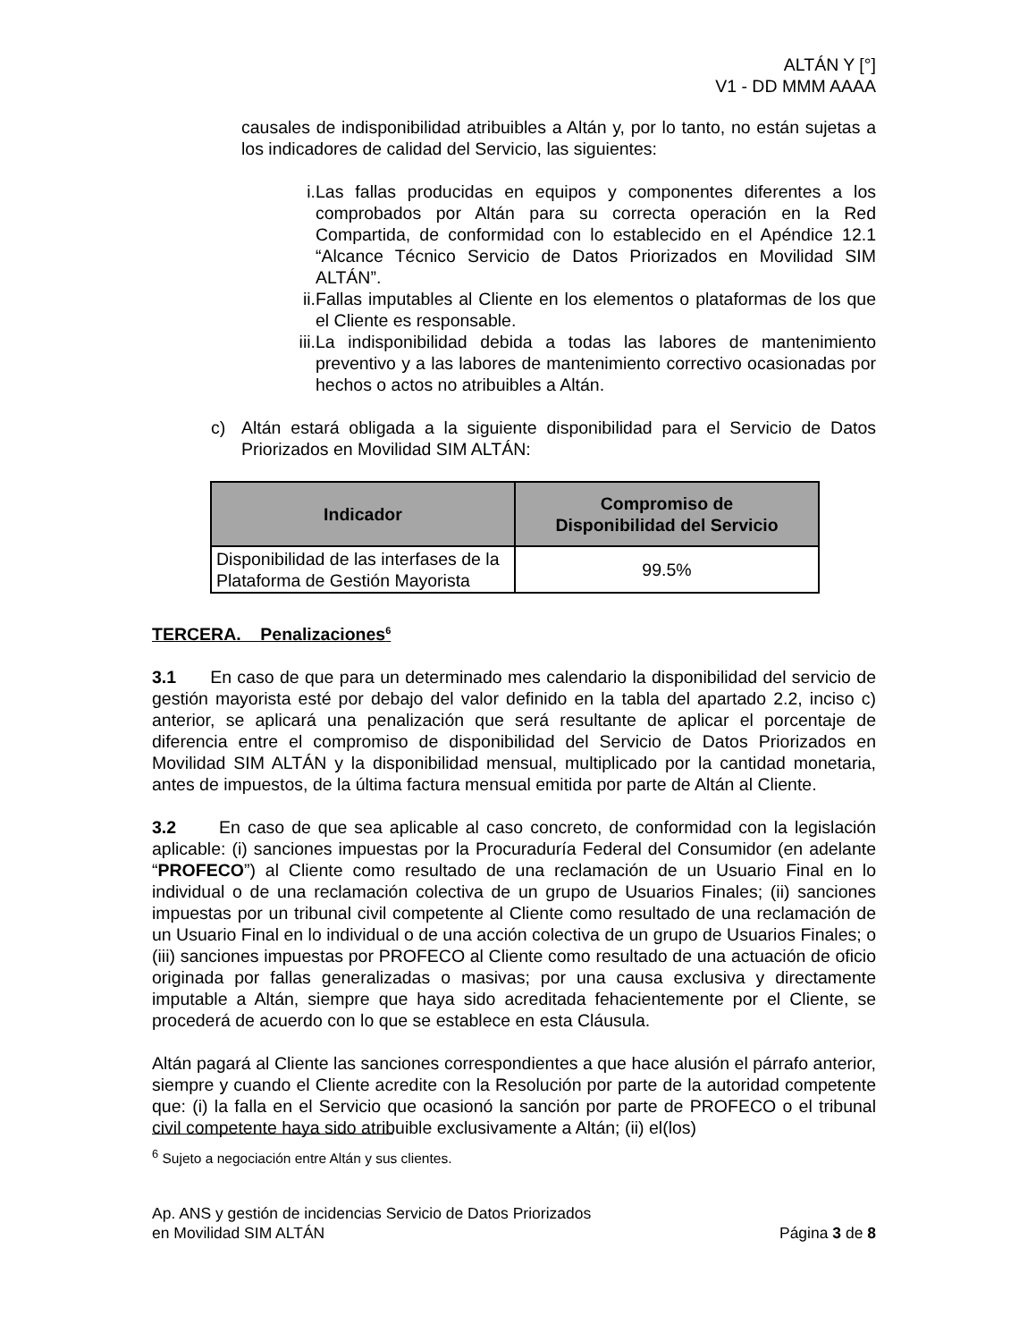ALTÁN Y [°]
V1 - DD MMM AAAA
causales de indisponibilidad atribuibles a Altán y, por lo tanto, no están sujetas a los indicadores de calidad del Servicio, las siguientes:
i. Las fallas producidas en equipos y componentes diferentes a los comprobados por Altán para su correcta operación en la Red Compartida, de conformidad con lo establecido en el Apéndice 12.1 “Alcance Técnico Servicio de Datos Priorizados en Movilidad SIM ALTÁN”.
ii. Fallas imputables al Cliente en los elementos o plataformas de los que el Cliente es responsable.
iii. La indisponibilidad debida a todas las labores de mantenimiento preventivo y a las labores de mantenimiento correctivo ocasionadas por hechos o actos no atribuibles a Altán.
c) Altán estará obligada a la siguiente disponibilidad para el Servicio de Datos Priorizados en Movilidad SIM ALTÁN:
| Indicador | Compromiso de Disponibilidad del Servicio |
| --- | --- |
| Disponibilidad de las interfases de la Plataforma de Gestión Mayorista | 99.5% |
TERCERA. Penalizaciones<sup>6</sup>
3.1 En caso de que para un determinado mes calendario la disponibilidad del servicio de gestión mayorista esté por debajo del valor definido en la tabla del apartado 2.2, inciso c) anterior, se aplicará una penalización que será resultante de aplicar el porcentaje de diferencia entre el compromiso de disponibilidad del Servicio de Datos Priorizados en Movilidad SIM ALTÁN y la disponibilidad mensual, multiplicado por la cantidad monetaria, antes de impuestos, de la última factura mensual emitida por parte de Altán al Cliente.
3.2 En caso de que sea aplicable al caso concreto, de conformidad con la legislación aplicable: (i) sanciones impuestas por la Procuraduría Federal del Consumidor (en adelante “PROFECO”) al Cliente como resultado de una reclamación de un Usuario Final en lo individual o de una reclamación colectiva de un grupo de Usuarios Finales; (ii) sanciones impuestas por un tribunal civil competente al Cliente como resultado de una reclamación de un Usuario Final en lo individual o de una acción colectiva de un grupo de Usuarios Finales; o (iii) sanciones impuestas por PROFECO al Cliente como resultado de una actuación de oficio originada por fallas generalizadas o masivas; por una causa exclusiva y directamente imputable a Altán, siempre que haya sido acreditada fehacientemente por el Cliente, se procederá de acuerdo con lo que se establece en esta Cláusula.
Altán pagará al Cliente las sanciones correspondientes a que hace alusión el párrafo anterior, siempre y cuando el Cliente acredite con la Resolución por parte de la autoridad competente que: (i) la falla en el Servicio que ocasionó la sanción por parte de PROFECO o el tribunal civil competente haya sido atribuible exclusivamente a Altán; (ii) el(los)
<sup>6</sup> Sujeto a negociación entre Altán y sus clientes.
Ap. ANS y gestión de incidencias Servicio de Datos Priorizados
en Movilidad SIM ALTÁN
Página 3 de 8